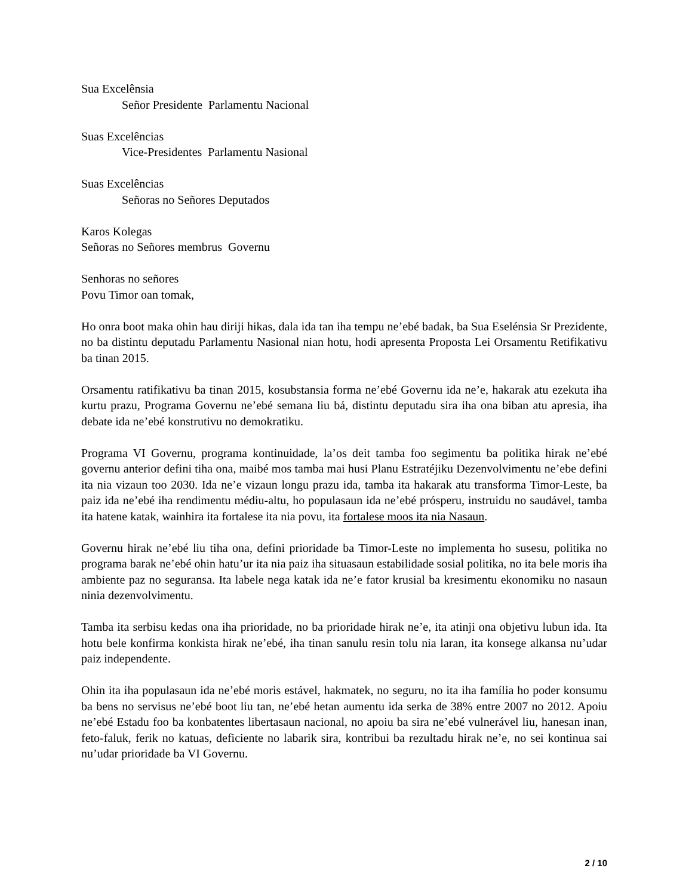Sua Excelênsia
Señor Presidente Parlamentu Nacional
Suas Excelências
Vice-Presidentes Parlamentu Nasional
Suas Excelências
Señoras no Señores Deputados
Karos Kolegas
Señoras no Señores membrus Governu
Senhoras no señores
Povu Timor oan tomak,
Ho onra boot maka ohin hau diriji hikas, dala ida tan iha tempu ne’ebé badak, ba Sua Eselénsia Sr Prezidente, no ba distintu deputadu Parlamentu Nasional nian hotu, hodi apresenta Proposta Lei Orsamentu Retifikativu ba tinan 2015.
Orsamentu ratifikativu ba tinan 2015, kosubstansia forma ne’ebé Governu ida ne’e, hakarak atu ezekuta iha kurtu prazu, Programa Governu ne’ebé semana liu bá, distintu deputadu sira iha ona biban atu apresia, iha debate ida ne’ebé konstrutivu no demokratiku.
Programa VI Governu, programa kontinuidade, la’os deit tamba foo segimentu ba politika hirak ne’ebé governu anterior defini tiha ona, maibé mos tamba mai husi Planu Estratéjiku Dezenvolvimentu ne’ebe defini ita nia vizaun too 2030. Ida ne’e vizaun longu prazu ida, tamba ita hakarak atu transforma Timor-Leste, ba paiz ida ne’ebé iha rendimentu médiu-altu, ho populasaun ida ne’ebé prósperu, instruidu no saudável, tamba ita hatene katak, wainhira ita fortalese ita nia povu, ita fortalese moos ita nia Nasaun.
Governu hirak ne’ebé liu tiha ona, defini prioridade ba Timor-Leste no implementa ho susesu, politika no programa barak ne’ebé ohin hatu’ur ita nia paiz iha situasaun estabilidade sosial politika, no ita bele moris iha ambiente paz no seguransa. Ita labele nega katak ida ne’e fator krusial ba kresimentu ekonomiku no nasaun ninia dezenvolvimentu.
Tamba ita serbisu kedas ona iha prioridade, no ba prioridade hirak ne’e, ita atinji ona objetivu lubun ida. Ita hotu bele konfirma konkista hirak ne’ebé, iha tinan sanulu resin tolu nia laran, ita konsege alkansa nu’udar paiz independente.
Ohin ita iha populasaun ida ne’ebé moris estável, hakmatek, no seguru, no ita iha família ho poder konsumu ba bens no servisus ne’ebé boot liu tan, ne’ebé hetan aumentu ida serka de 38% entre 2007 no 2012. Apoiu ne’ebé Estadu foo ba konbatentes libertasaun nacional, no apoiu ba sira ne’ebé vulnerável liu, hanesan inan, feto-faluk, ferik no katuas, deficiente no labarik sira, kontribui ba rezultadu hirak ne’e, no sei kontinua sai nu’udar prioridade ba VI Governu.
2 / 10